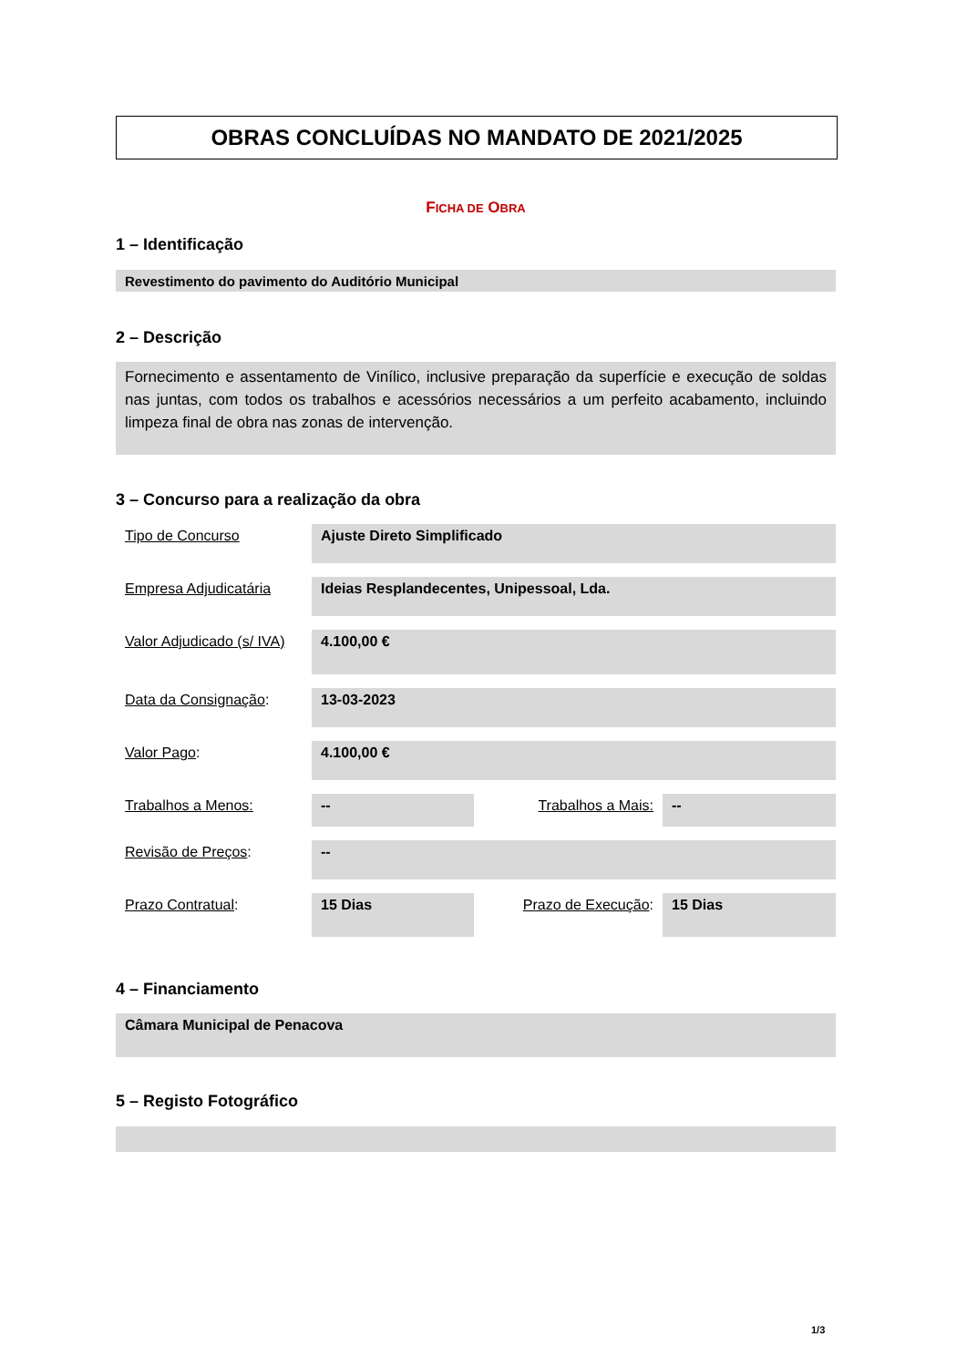OBRAS CONCLUÍDAS NO MANDATO DE 2021/2025
FICHA DE OBRA
1 – Identificação
Revestimento do pavimento do Auditório Municipal
2 – Descrição
Fornecimento e assentamento de Vinílico, inclusive preparação da superfície e execução de soldas nas juntas, com todos os trabalhos e acessórios necessários a um perfeito acabamento, incluindo limpeza final de obra nas zonas de intervenção.
3 – Concurso para a realização da obra
| Tipo de Concurso | Ajuste Direto Simplificado | | |
| Empresa Adjudicatária | Ideias Resplandecentes, Unipessoal, Lda. | | |
| Valor Adjudicado (s/ IVA) | 4.100,00 € | | |
| Data da Consignação : | 13-03-2023 | | |
| Valor Pago : | 4.100,00 € | | |
| Trabalhos a Menos: | -- | Trabalhos a Mais: | -- |
| Revisão de Preços : | -- | | |
| Prazo Contratual : | 15 Dias | Prazo de Execução : | 15 Dias |
4 – Financiamento
Câmara Municipal de Penacova
5 – Registo Fotográfico
1/3